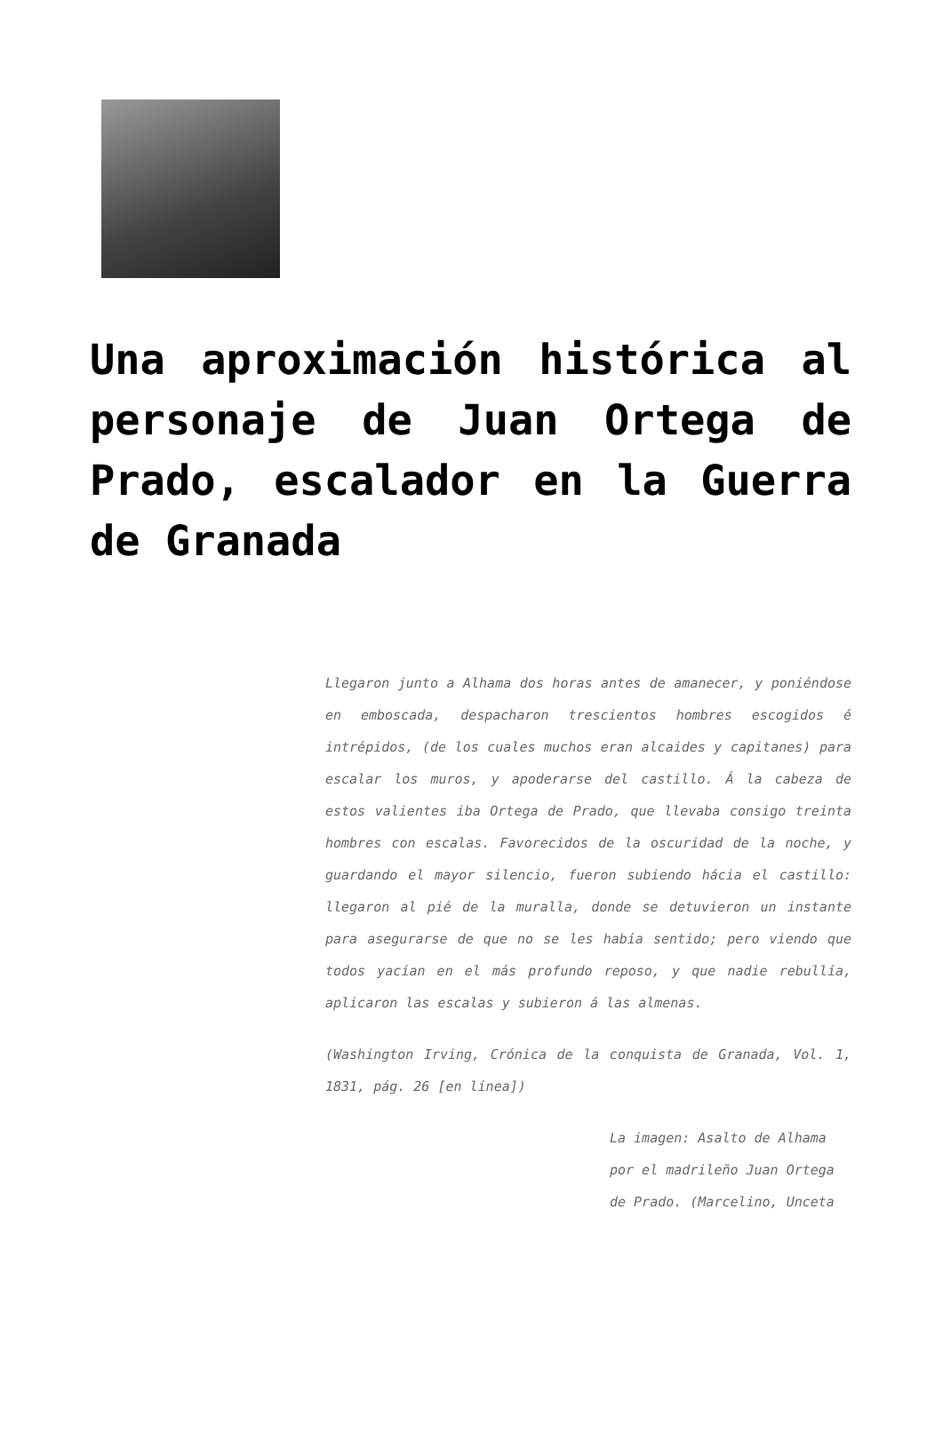Una aproximación histórica al personaje de Juan Ortega de Prado, escalador en la Guerra de Granada
Llegaron junto a Alhama dos horas antes de amanecer, y poniéndose en emboscada, despacharon trescientos hombres escogidos é intrépidos, (de los cuales muchos eran alcaides y capitanes) para escalar los muros, y apoderarse del castillo. Á la cabeza de estos valientes iba Ortega de Prado, que llevaba consigo treinta hombres con escalas. Favorecidos de la oscuridad de la noche, y guardando el mayor silencio, fueron subiendo hácia el castillo: llegaron al pié de la muralla, donde se detuvieron un instante para asegurarse de que no se les había sentido; pero viendo que todos yacían en el más profundo reposo, y que nadie rebullía, aplicaron las escalas y subieron á las almenas.
(Washington Irving, Crónica de la conquista de Granada, Vol. 1, 1831, pág. 26 [en línea])
La imagen: Asalto de Alhama por el madrileño Juan Ortega de Prado. (Marcelino, Unceta